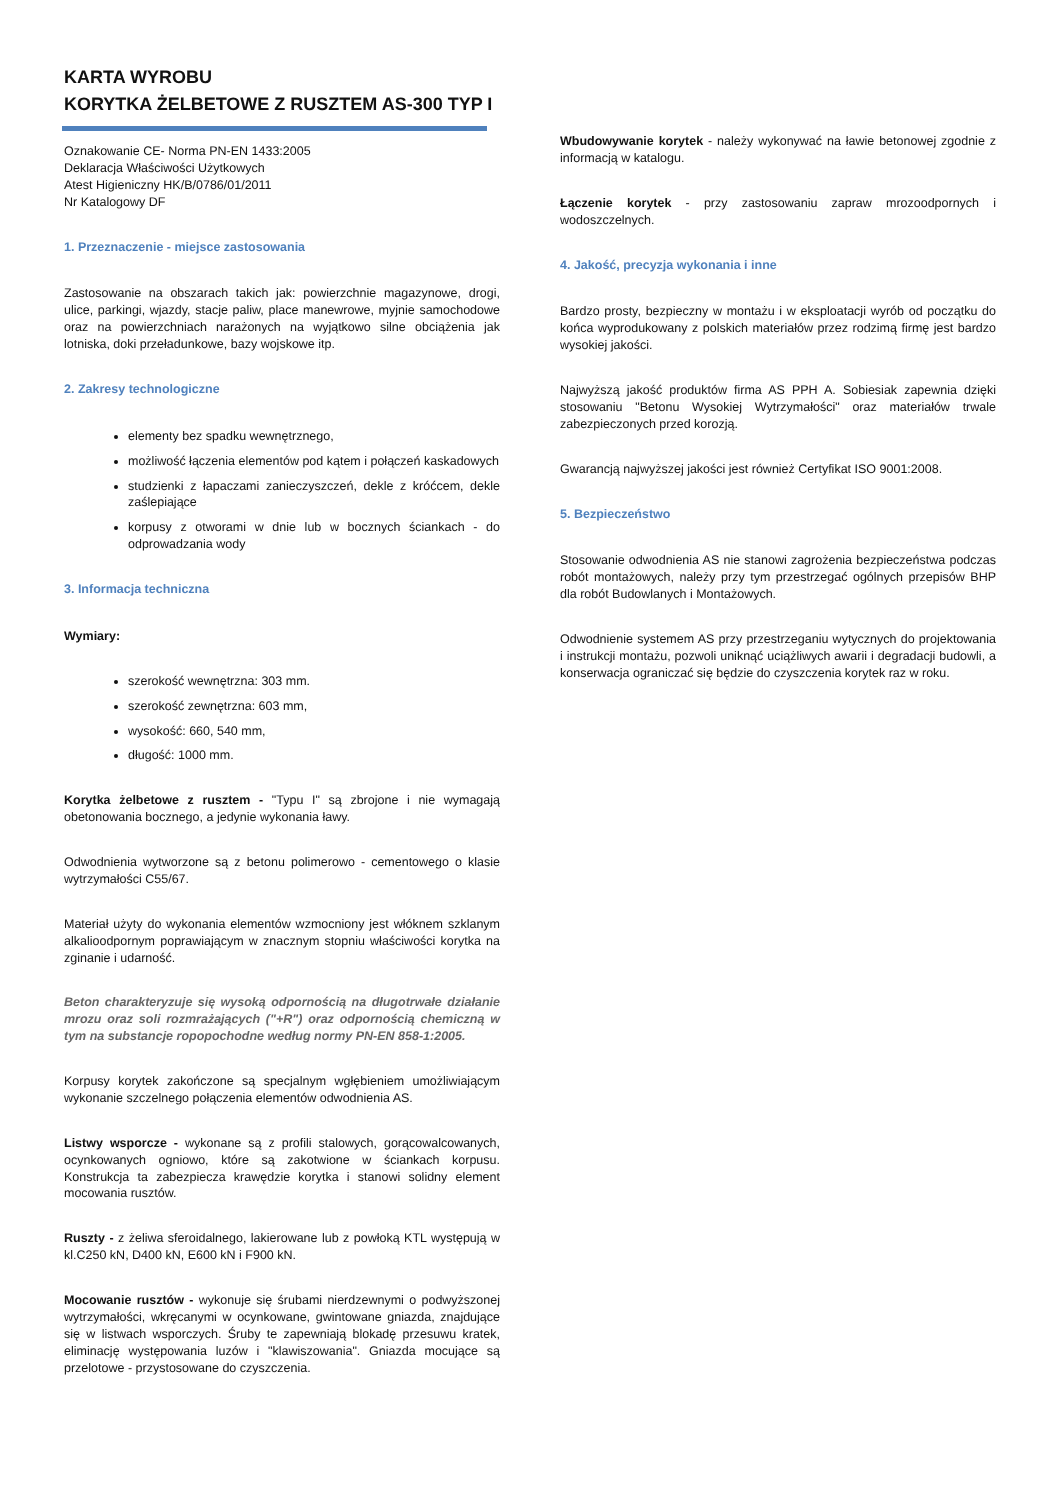KARTA WYROBU
KORYTKA ŻELBETOWE Z RUSZTEM AS-300 TYP I
Oznakowanie CE- Norma PN-EN 1433:2005
Deklaracja Właściwości Użytkowych
Atest Higieniczny HK/B/0786/01/2011
Nr Katalogowy DF
1. Przeznaczenie - miejsce zastosowania
Zastosowanie na obszarach takich jak: powierzchnie magazynowe, drogi, ulice, parkingi, wjazdy, stacje paliw, place manewrowe, myjnie samochodowe oraz na powierzchniach narażonych na wyjątkowo silne obciążenia jak lotniska, doki przeładunkowe, bazy wojskowe itp.
2. Zakresy technologiczne
elementy bez spadku wewnętrznego,
możliwość łączenia elementów pod kątem i połączeń kaskadowych
studzienki z łapaczami zanieczyszczeń, dekle z króćcem, dekle zaślepiające
korpusy z otworami w dnie lub w bocznych ściankach - do odprowadzania wody
3. Informacja techniczna
Wymiary:
szerokość wewnętrzna: 303 mm.
szerokość zewnętrzna: 603 mm,
wysokość: 660, 540 mm,
długość: 1000 mm.
Korytka żelbetowe z rusztem - "Typu I" są zbrojone i nie wymagają obetonowania bocznego, a jedynie wykonania ławy.
Odwodnienia wytworzone są z betonu polimerowo - cementowego o klasie wytrzymałości C55/67.
Materiał użyty do wykonania elementów wzmocniony jest włóknem szklanym alkalioodpornym poprawiającym w znacznym stopniu właściwości korytka na zginanie i udarność.
Beton charakteryzuje się wysoką odpornością na długotrwałe działanie mrozu oraz soli rozmrażających ("+R") oraz odpornością chemiczną w tym na substancje ropopochodne według normy PN-EN 858-1:2005.
Korpusy korytek zakończone są specjalnym wgłębieniem umożliwiającym wykonanie szczelnego połączenia elementów odwodnienia AS.
Listwy wsporcze - wykonane są z profili stalowych, gorącowalcowanych, ocynkowanych ogniowo, które są zakotwione w ściankach korpusu. Konstrukcja ta zabezpiecza krawędzie korytka i stanowi solidny element mocowania rusztów.
Ruszty - z żeliwa sferoidalnego, lakierowane lub z powłoką KTL występują w kl.C250 kN, D400 kN, E600 kN i F900 kN.
Mocowanie rusztów - wykonuje się śrubami nierdzewnymi o podwyższonej wytrzymałości, wkręcanymi w ocynkowane, gwintowane gniazda, znajdujące się w listwach wsporczych. Śruby te zapewniają blokadę przesuwu kratek, eliminację występowania luzów i "klawiszowania". Gniazda mocujące są przelotowe - przystosowane do czyszczenia.
Wbudowywanie korytek - należy wykonywać na ławie betonowej zgodnie z informacją w katalogu.
Łączenie korytek - przy zastosowaniu zapraw mrozoodpornych i wodoszczelnych.
4. Jakość, precyzja wykonania i inne
Bardzo prosty, bezpieczny w montażu i w eksploatacji wyrób od początku do końca wyprodukowany z polskich materiałów przez rodzimą firmę jest bardzo wysokiej jakości.
Najwyższą jakość produktów firma AS PPH A. Sobiesiak zapewnia dzięki stosowaniu "Betonu Wysokiej Wytrzymałości" oraz materiałów trwale zabezpieczonych przed korozją.
Gwarancją najwyższej jakości jest również Certyfikat ISO 9001:2008.
5. Bezpieczeństwo
Stosowanie odwodnienia AS nie stanowi zagrożenia bezpieczeństwa podczas robót montażowych, należy przy tym przestrzegać ogólnych przepisów BHP dla robót Budowlanych i Montażowych.
Odwodnienie systemem AS przy przestrzeganiu wytycznych do projektowania i instrukcji montażu, pozwoli uniknąć uciążliwych awarii i degradacji budowli, a konserwacja ograniczać się będzie do czyszczenia korytek raz w roku.